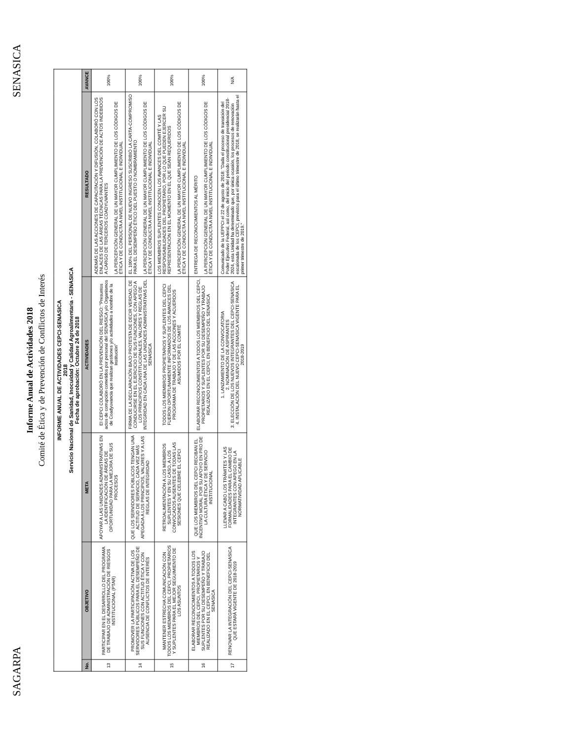SAGARPA SENASICA
Informe Anual de Actividades 2018
Comité de Ética y de Prevención de Conflictos de Interés
| INFORME ANUAL DE ACTIVIDADES CEPCI-SENASICA 2018 Servicio Nacional de Sanidad, Inocuidad y Calidad Agroalimentaria - SENASICA Fecha de aprobación: Octubre 24 de 2018 | | | | | |
| No. | OBJETIVO | META | ACTIVIDADES | RESULTADO | AVANCE |
| 13 | PARTICIPAR EN EL DESARROLLO DEL PROGRAMA DE TRABAJO DE ADMINISTRACIÓN DE RIESGOS INSTITUCIONAL (PTAR) | APOYAR A LAS UNIDADES ADMINISTRATIVAS EN LA IDENTIFICACIÓN DE ÁREAS DE OPORTUNIDAD PARA LA MEJORA DE SUS PROCESOS | El CEPCI COLABORÓ EN LA PREVENCIÓN DEL RIESGO: "Presuntos actos de corrupción cometidos por personal del SENASICA y/o Organismos de Coadyuvancia que realizan gestiones y/o actividades a nombre de la Institución" | ADEMÁS DE LAS ACCIONES DE CAPACITACIÓN Y DIFUSIÓN, COLABORÓ CON LOS ENLACES DE LAS ÁREAS TÉCNICAS PARA LA PREVENCIÓN DE ACTOS INDEBIDOS A CARGO DE TERCEROS COADYUVANTES LA PERCEPCIÓN GENERAL DE UN MAYOR CUMPLIMIENTO DE LOS CÓDIGOS DE ÉTICA Y DE CONDUCTA A NIVEL INSTITUCIONAL E INDIVIDUAL | 100% |
| 14 | PROMOVER LA PARTICIPACIÓN ACTIVA DE LOS SERVIDORES PÚBLICOS PARA EL DESEMPEÑO DE SUS FUNCIONES CON ACTITUD ÉTICA Y CON AUSENCIA DE CONFLICTOS DE INTERÉS | QUE LOS SERVIDORES PÚBLICOS TENGAN UNA ACTITUD DE SERVICIO, CADA VEZ MÁS APEGADA A LOS PRINCIPIOS, VALORES Y A LAS REGLAS DE INTEGRIDAD | FIRMA DE LA DECLARACIÓN BAJO PROTESTA DE DECIR VERDAD, DE CONDUCIRSE EN EL EJERCICIO DE SUS FUNCIONES, CON APEGO A LOS PRINCIPIOS CONSTITUCIONALES, VALORES Y REGLAS DE INTEGRIDAD EN CADA UNA DE LAS UNIDADES ADMINISTRATIVAS DEL SENASICA | EL 100% DEL PERSONAL DE NUEVO INGRESO SUSCRIBIÓ LA CARTA-COMPROMISO PARA EL DESEMPEÑO ÉTICO DEL PUESTO O NOMBRAMIENTO LA PERCEPCIÓN GENERAL DE UN MAYOR CUMPLIMIENTO DE LOS CÓDIGOS DE ÉTICA Y DE CONDUCTA A NIVEL INSTITUCIONAL E INDIVIDUAL | 100% |
| 15 | MANTENER ESTRECHA COMUNICACIÓN CON TODOS LOS MIEMBROS DEL CEPCI, PROPIETARIOS Y SUPLENTES PARA EL MEJOR SEGUIMIENTO DE LOS ASUNTOS | RETROALIMENTACIÓN A LOS MIEMBROS SUPLENTES Y EN SU CASO, A LOS CONVOCADOS AUSENTES DE TODAS LAS SESIONES QUE CELEBRE EL CEPCI | TODOS LOS MIEMBROS PROPIETARIOS Y SUPLENTES DEL CEPCI FUERON OPORTUNAMENTE INFORMADOS DE LOS AVANCES DEL PROGRAMA DE TRABAJO Y DE LAS ACCIONES Y ACUERDOS ASUMIDOS POR EL COMITÉ | LOS MIEMBROS SUPLENTES CONOCEN LOS AVANCES DEL COMITÉ Y LAS RESPONSABILIDADES DEL PROPIETARIO, POR LO QUE PUEDEN EJERCER SU REPRESENTACIÓN EN EL MOMENTO EN EL QUE SEAN REQUERIDOS LA PERCEPCIÓN GENERAL DE UN MAYOR CUMPLIMIENTO DE LOS CÓDIGOS DE ÉTICA Y DE CONDUCTA A NIVEL INSTITUCIONAL E INDIVIDUAL | 100% |
| 16 | ELABORAR RECONOCIMIENTOS A TODOS LOS MIEMBROS DEL CEPCI, PROPIETARIOS Y SUPLENTES POR SU DESEMPEÑO Y TRABAJO REALIZADO EN EL CEPCI, EN BENEFICIO DEL SENASICA | QUE LOS MIEMBROS DEL CEPCI RECIBAN EL INCENTIVO MORAL POR SU APOYO EN PRO DE LA CULTURA ÉTICA Y DE SERVICIO INSTITUCIONAL | ELABORAR RECONOCIMIENTOS A TODOS LOS MIEMBROS DEL CEPCI, PROPIETARIOS Y SUPLENTES POR SU DESEMPEÑO Y TRABAJO REALIZADO EN EL CEPCI, EN BENEFICIO DEL SENASICA | ENTREGA DE RECONOCIMIENTOS AL MÉRITO LA PERCEPCIÓN GENERAL DE UN MAYOR CUMPLIMIENTO DE LOS CÓDIGOS DE ÉTICA Y DE CONDUCTA A NIVEL INSTITUCIONAL E INDIVIDUAL | 100% |
| 17 | RENOVAR LA INTEGRACIÓN DEL CEPCI-SENASICA QUE ESTARÁ VIGENTE DE 2018-2019 | LLEVAR A CABO LOS TRÁMITES Y LAS FORMALIDADES PARA EL CAMBIO DE INTEGRANTES CON APEGO EN LA NORMATIVIDAD APLICABLE | 1. LANZAMIENTO DE LA CONVOCATORIA 2. NOMINACIÓN DE ASPIRANTES 3. ELECCIÓN DE LOS NUEVOS INTEGRANTES DEL CEPCI-SENASICA 4. INSTALACIÓN DEL NUEVO CEPCI-SENASICA VIGENTE PARA EL 2018-2019 | Comunicado de la UEPPCI el 22 de agosto de 2018: "Dada el proceso de transición del Poder Ejecutivo Federal, así como, del inicio del periodo constitucional presidencial 2018-2024, esta Unidad ha determinado que, por única ocasión, los procesos de renovación escalonada de los CEPCI, previstos para el último trimestre de 2018, se realizarán hasta el primer trimestre de 2019." | N/A |